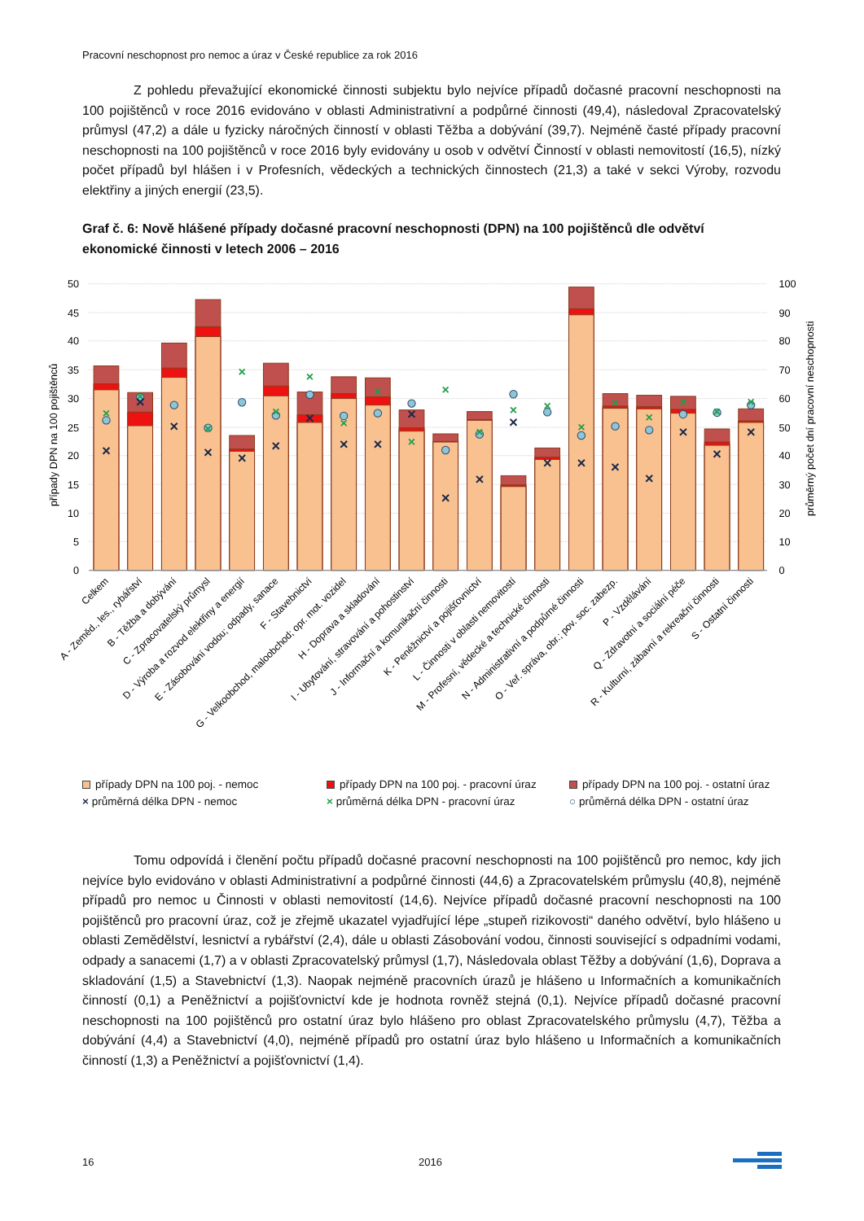Pracovní neschopnost pro nemoc a úraz v České republice za rok 2016
Z pohledu převažující ekonomické činnosti subjektu bylo nejvíce případů dočasné pracovní neschopnosti na 100 pojištěnců v roce 2016 evidováno v oblasti Administrativní a podpůrné činnosti (49,4), následoval Zpracovatelský průmysl (47,2) a dále u fyzicky náročných činností v oblasti Těžba a dobývání (39,7). Nejméně časté případy pracovní neschopnosti na 100 pojištěnců v roce 2016 byly evidovány u osob v odvětví Činností v oblasti nemovitostí (16,5), nízký počet případů byl hlášen i v Profesních, vědeckých a technických činnostech (21,3) a také v sekci Výroby, rozvodu elektřiny a jiných energií (23,5).
Graf č. 6: Nově hlášené případy dočasné pracovní neschopnosti (DPN) na 100 pojištěnců dle odvětví ekonomické činnosti v letech 2006 – 2016
50
45
40
35
30
25
20
15
10
5
0
100
90
80
70
60
50
40
30
20
10
0
případy DPN na 100 pojištěnců
průměrný počet dní pracovní neschopnosti
×
×
×
×
×
×
×
×
×
×
×
×
×
×
×
×
×
×
×
×
×
×
×
×
×
×
×
×
×
×
×
×
×
×
×
×
×
×
×
Celkem
A - Zeměd., les., rybářství
B - Těžba a dobývání
C - Zpracovatelský průmysl
D - Výroba a rozvod elektřiny a energií
E - Zásobování vodou; odpady, sanace
F - Stavebnictví
G - Velkoobchod, maloobchod; opr. mot. vozidel
H - Doprava a skladování
I - Ubytování, stravování a pohostinství
J - Informační a komunikační činnosti
K - Peněžnictví a pojišťovnictví
L - Činnosti v oblasti nemovitostí
M - Profesní, vědecké a technické činnosti
N - Administrativní a podpůrné činnosti
O - Veř. správa, obr.; pov. soc. zabezp.
P - Vzdělávání
Q - Zdravotní a sociální péče
R - Kulturní, zábavní a rekreační činnosti
S - Ostatní činnosti
případy DPN na 100 poj. - nemoc
případy DPN na 100 poj. - pracovní úraz
případy DPN na 100 poj. - ostatní úraz
× průměrná délka DPN - nemoc
× průměrná délka DPN - pracovní úraz
○ průměrná délka DPN - ostatní úraz
Tomu odpovídá i členění počtu případů dočasné pracovní neschopnosti na 100 pojištěnců pro nemoc, kdy jich nejvíce bylo evidováno v oblasti Administrativní a podpůrné činnosti (44,6) a Zpracovatelském průmyslu (40,8), nejméně případů pro nemoc u Činnosti v oblasti nemovitostí (14,6). Nejvíce případů dočasné pracovní neschopnosti na 100 pojištěnců pro pracovní úraz, což je zřejmě ukazatel vyjadřující lépe „stupeň rizikovosti“ daného odvětví, bylo hlášeno u oblasti Zemědělství, lesnictví a rybářství (2,4), dále u oblasti Zásobování vodou, činnosti související s odpadními vodami, odpady a sanacemi (1,7) a v oblasti Zpracovatelský průmysl (1,7), Následovala oblast Těžby a dobývání (1,6), Doprava a skladování (1,5) a Stavebnictví (1,3). Naopak nejméně pracovních úrazů je hlášeno u Informačních a komunikačních činností (0,1) a Peněžnictví a pojišťovnictví kde je hodnota rovněž stejná (0,1). Nejvíce případů dočasné pracovní neschopnosti na 100 pojištěnců pro ostatní úraz bylo hlášeno pro oblast Zpracovatelského průmyslu (4,7), Těžba a dobývání (4,4) a Stavebnictví (4,0), nejméně případů pro ostatní úraz bylo hlášeno u Informačních a komunikačních činností (1,3) a Peněžnictví a pojišťovnictví (1,4).
16 2016